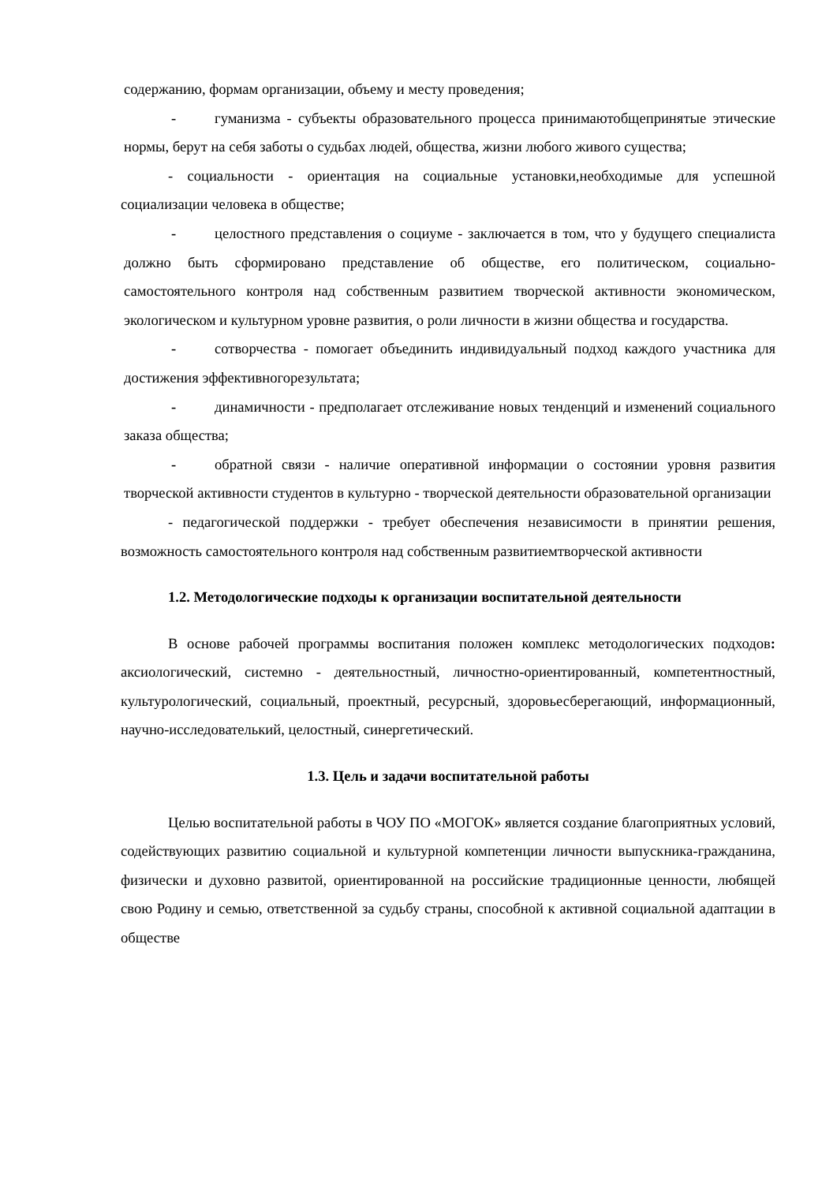содержанию, формам организации, объему и месту проведения;
- гуманизма - субъекты образовательного процесса принимаютобщепринятые этические нормы, берут на себя заботы о судьбах людей, общества, жизни любого живого существа;
- социальности - ориентация на социальные установки,необходимые для успешной социализации человека в обществе;
- целостного представления о социуме - заключается в том, что у будущего специалиста должно быть сформировано представление об обществе, его политическом, социально- самостоятельного контроля над собственным развитием творческой активности экономическом, экологическом и культурном уровне развития, о роли личности в жизни общества и государства.
- сотворчества - помогает объединить индивидуальный подход каждого участника для достижения эффективногорезультата;
- динамичности - предполагает отслеживание новых тенденций и изменений социального заказа общества;
- обратной связи - наличие оперативной информации о состоянии уровня развития творческой активности студентов в культурно - творческой деятельности образовательной организации
- педагогической поддержки - требует обеспечения независимости в принятии решения, возможность самостоятельного контроля над собственным развитиемтворческой активности
1.2. Методологические подходы к организации воспитательной деятельности
В основе рабочей программы воспитания положен комплекс методологических подходов: аксиологический, системно - деятельностный, личностно-ориентированный, компетентностный, культурологический, социальный, проектный, ресурсный, здоровьесберегающий, информационный, научно-исследователький, целостный, синергетический.
1.3. Цель и задачи воспитательной работы
Целью воспитательной работы в ЧОУ ПО «МОГОК» является создание благоприятных условий, содействующих развитию социальной и культурной компетенции личности выпускника-гражданина, физически и духовно развитой, ориентированной на российские традиционные ценности, любящей свою Родину и семью, ответственной за судьбу страны, способной к активной социальной адаптации в обществе